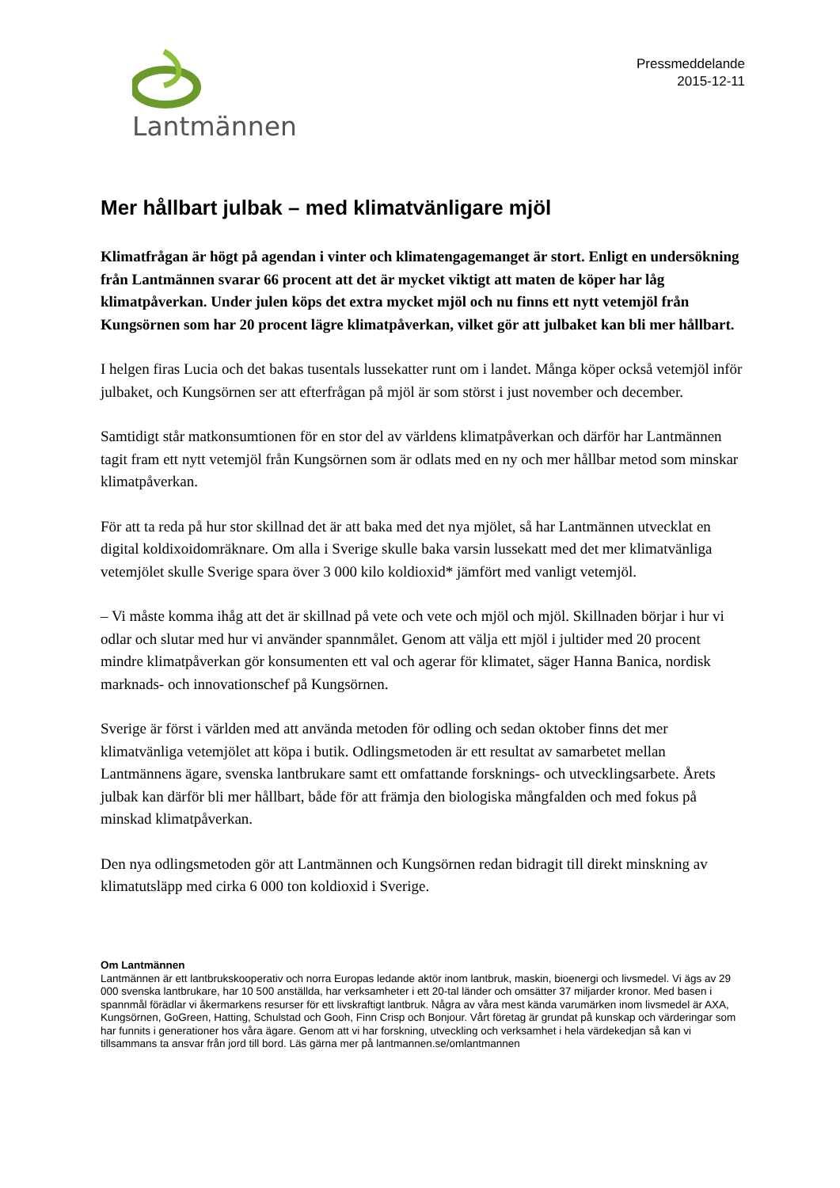Lantmännen
Pressmeddelande
2015-12-11
Mer hållbart julbak – med klimatvänligare mjöl
Klimatfrågan är högt på agendan i vinter och klimatengagemanget är stort. Enligt en undersökning från Lantmännen svarar 66 procent att det är mycket viktigt att maten de köper har låg klimatpåverkan. Under julen köps det extra mycket mjöl och nu finns ett nytt vetemjöl från Kungsörnen som har 20 procent lägre klimatpåverkan, vilket gör att julbaket kan bli mer hållbart.
I helgen firas Lucia och det bakas tusentals lussekatter runt om i landet. Många köper också vetemjöl inför julbaket, och Kungsörnen ser att efterfrågan på mjöl är som störst i just november och december.
Samtidigt står matkonsumtionen för en stor del av världens klimatpåverkan och därför har Lantmännen tagit fram ett nytt vetemjöl från Kungsörnen som är odlats med en ny och mer hållbar metod som minskar klimatpåverkan.
För att ta reda på hur stor skillnad det är att baka med det nya mjölet, så har Lantmännen utvecklat en digital koldixoidomräknare. Om alla i Sverige skulle baka varsin lussekatt med det mer klimatvänliga vetemjölet skulle Sverige spara över 3 000 kilo koldioxid* jämfört med vanligt vetemjöl.
– Vi måste komma ihåg att det är skillnad på vete och vete och mjöl och mjöl. Skillnaden börjar i hur vi odlar och slutar med hur vi använder spannmålet. Genom att välja ett mjöl i jultider med 20 procent mindre klimatpåverkan gör konsumenten ett val och agerar för klimatet, säger Hanna Banica, nordisk marknads- och innovationschef på Kungsörnen.
Sverige är först i världen med att använda metoden för odling och sedan oktober finns det mer klimatvänliga vetemjölet att köpa i butik. Odlingsmetoden är ett resultat av samarbetet mellan Lantmännens ägare, svenska lantbrukare samt ett omfattande forsknings- och utvecklingsarbete. Årets julbak kan därför bli mer hållbart, både för att främja den biologiska mångfalden och med fokus på minskad klimatpåverkan.
Den nya odlingsmetoden gör att Lantmännen och Kungsörnen redan bidragit till direkt minskning av klimatutsläpp med cirka 6 000 ton koldioxid i Sverige.
Om Lantmännen
Lantmännen är ett lantbrukskooperativ och norra Europas ledande aktör inom lantbruk, maskin, bioenergi och livsmedel. Vi ägs av 29 000 svenska lantbrukare, har 10 500 anställda, har verksamheter i ett 20-tal länder och omsätter 37 miljarder kronor. Med basen i spannmål förädlar vi åkermarkens resurser för ett livskraftigt lantbruk. Några av våra mest kända varumärken inom livsmedel är AXA, Kungsörnen, GoGreen, Hatting, Schulstad och Gooh, Finn Crisp och Bonjour. Vårt företag är grundat på kunskap och värderingar som har funnits i generationer hos våra ägare. Genom att vi har forskning, utveckling och verksamhet i hela värdekedjan så kan vi tillsammans ta ansvar från jord till bord. Läs gärna mer på lantmannen.se/omlantmannen